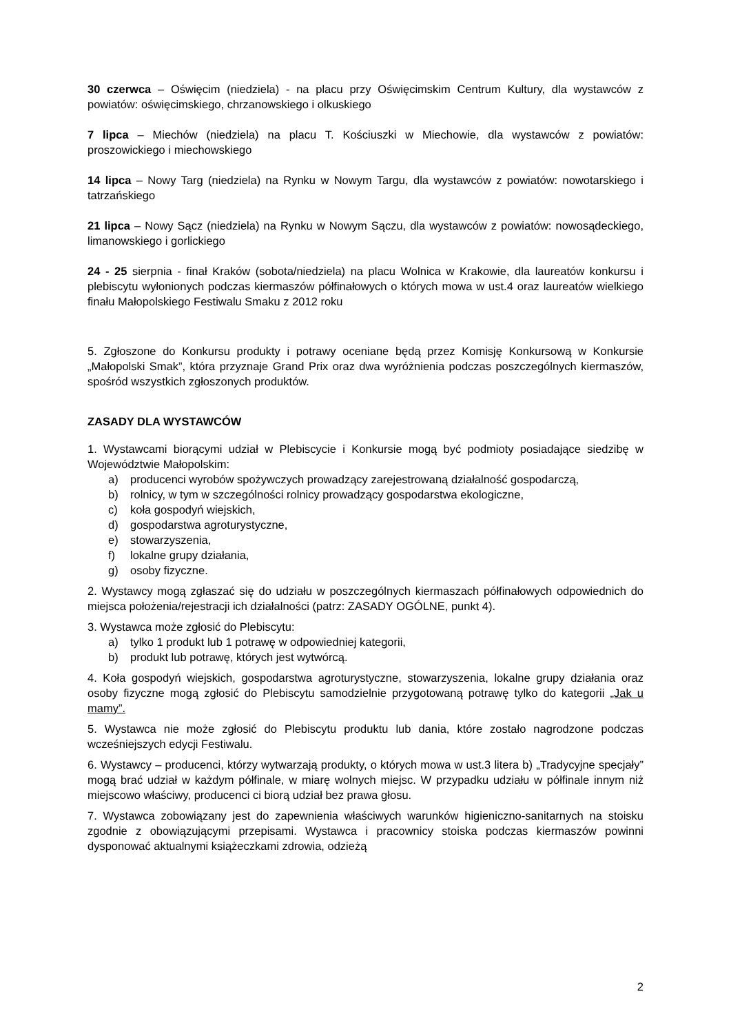30 czerwca – Oświęcim (niedziela) - na placu przy Oświęcimskim Centrum Kultury, dla wystawców z powiatów: oświęcimskiego, chrzanowskiego i olkuskiego
7 lipca – Miechów (niedziela) na placu T. Kościuszki w Miechowie, dla wystawców z powiatów: proszowickiego i miechowskiego
14 lipca – Nowy Targ (niedziela) na Rynku w Nowym Targu, dla wystawców z powiatów: nowotarskiego i tatrzańskiego
21 lipca – Nowy Sącz (niedziela) na Rynku w Nowym Sączu, dla wystawców z powiatów: nowosądeckiego, limanowskiego i gorlickiego
24 - 25 sierpnia - finał Kraków (sobota/niedziela) na placu Wolnica w Krakowie, dla laureatów konkursu i plebiscytu wyłonionych podczas kiermaszów półfinałowych o których mowa w ust.4 oraz laureatów wielkiego finału Małopolskiego Festiwalu Smaku z 2012 roku
5. Zgłoszone do Konkursu produkty i potrawy oceniane będą przez Komisję Konkursową w Konkursie „Małopolski Smak”, która przyznaje Grand Prix oraz dwa wyróżnienia podczas poszczególnych kiermaszów, spośród wszystkich zgłoszonych produktów.
ZASADY DLA WYSTAWCÓW
1. Wystawcami biorącymi udział w Plebiscycie i Konkursie mogą być podmioty posiadające siedzibę w Województwie Małopolskim:
a) producenci wyrobów spożywczych prowadzący zarejestrowaną działalność gospodarczą,
b) rolnicy, w tym w szczególności rolnicy prowadzący gospodarstwa ekologiczne,
c) koła gospodyń wiejskich,
d) gospodarstwa agroturystyczne,
e) stowarzyszenia,
f) lokalne grupy działania,
g) osoby fizyczne.
2. Wystawcy mogą zgłaszać się do udziału w poszczególnych kiermaszach półfinałowych odpowiednich do miejsca położenia/rejestracji ich działalności (patrz: ZASADY OGÓLNE, punkt 4).
3. Wystawca może zgłosić do Plebiscytu:
a) tylko 1 produkt lub 1 potrawę w odpowiedniej kategorii,
b) produkt lub potrawę, których jest wytwórcą.
4. Koła gospodyń wiejskich, gospodarstwa agroturystyczne, stowarzyszenia, lokalne grupy działania oraz osoby fizyczne mogą zgłosić do Plebiscytu samodzielnie przygotowaną potrawę tylko do kategorii „Jak u mamy”.
5. Wystawca nie może zgłosić do Plebiscytu produktu lub dania, które zostało nagrodzone podczas wcześniejszych edycji Festiwalu.
6. Wystawcy – producenci, którzy wytwarzają produkty, o których mowa w ust.3 litera b) „Tradycyjne specjały” mogą brać udział w każdym półfinale, w miarę wolnych miejsc. W przypadku udziału w półfinale innym niż miejscowo właściwy, producenci ci biorą udział bez prawa głosu.
7. Wystawca zobowiązany jest do zapewnienia właściwych warunków higieniczno-sanitarnych na stoisku zgodnie z obowiązującymi przepisami. Wystawca i pracownicy stoiska podczas kiermaszów powinni dysponować aktualnymi książeczkami zdrowia, odzieżą
2